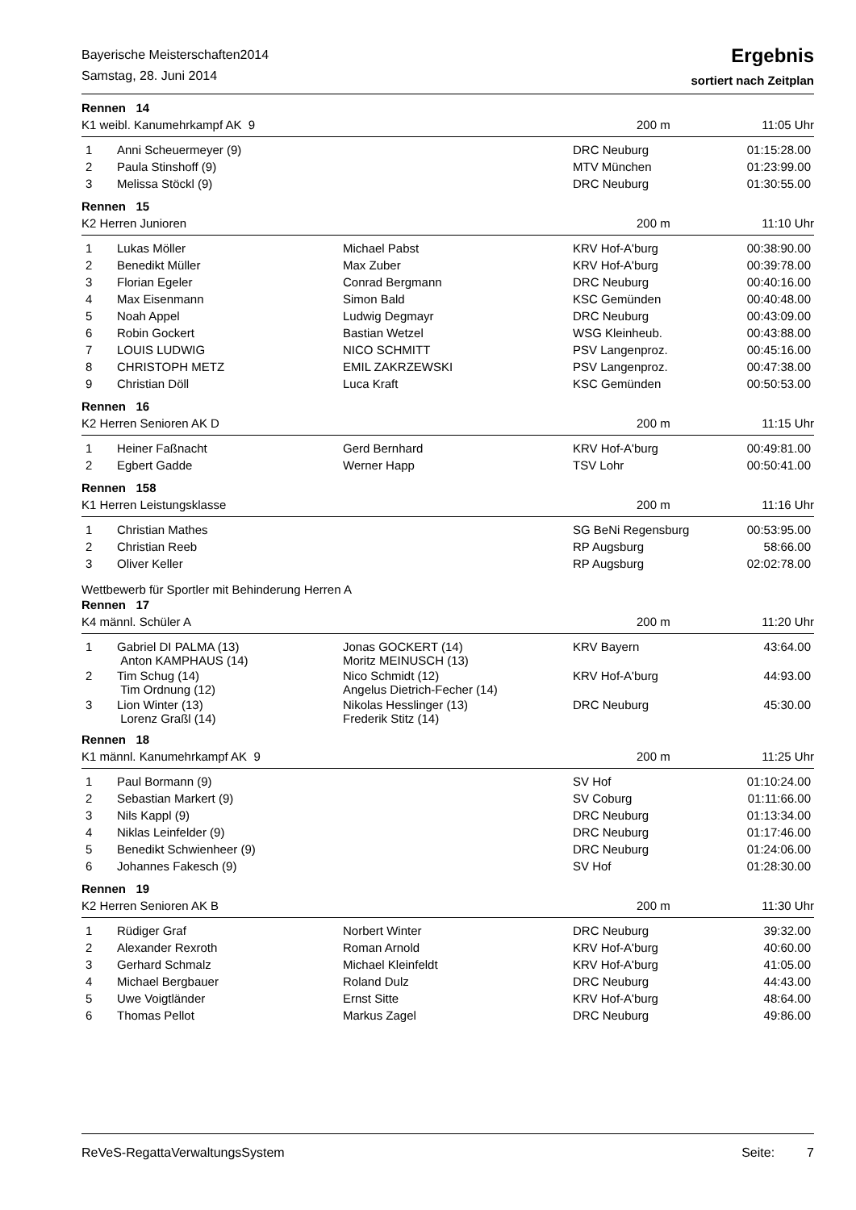Bayerische Meisterschaften2014
Samstag, 28. Juni 2014
Ergebnis
sortiert nach Zeitplan
Rennen 14
K1 weibl. Kanumehrkampf AK 9 200 m 11:05 Uhr
| 1 | Anni Scheuermeyer (9) | | DRC Neuburg | 01:15:28.00 |
| 2 | Paula Stinshoff (9) | | MTV München | 01:23:99.00 |
| 3 | Melissa Stöckl (9) | | DRC Neuburg | 01:30:55.00 |
Rennen 15
K2 Herren Junioren 200 m 11:10 Uhr
| 1 | Lukas Möller | Michael Pabst | KRV Hof-A'burg | 00:38:90.00 |
| 2 | Benedikt Müller | Max Zuber | KRV Hof-A'burg | 00:39:78.00 |
| 3 | Florian Egeler | Conrad Bergmann | DRC Neuburg | 00:40:16.00 |
| 4 | Max Eisenmann | Simon Bald | KSC Gemünden | 00:40:48.00 |
| 5 | Noah Appel | Ludwig Degmayr | DRC Neuburg | 00:43:09.00 |
| 6 | Robin Gockert | Bastian Wetzel | WSG Kleinheub. | 00:43:88.00 |
| 7 | LOUIS LUDWIG | NICO SCHMITT | PSV Langenproz. | 00:45:16.00 |
| 8 | CHRISTOPH METZ | EMIL ZAKRZEWSKI | PSV Langenproz. | 00:47:38.00 |
| 9 | Christian Döll | Luca Kraft | KSC Gemünden | 00:50:53.00 |
Rennen 16
K2 Herren Senioren AK D 200 m 11:15 Uhr
| 1 | Heiner Faßnacht | Gerd Bernhard | KRV Hof-A'burg | 00:49:81.00 |
| 2 | Egbert Gadde | Werner Happ | TSV Lohr | 00:50:41.00 |
Rennen 158
K1 Herren Leistungsklasse 200 m 11:16 Uhr
| 1 | Christian Mathes | | SG BeNi Regensburg | 00:53:95.00 |
| 2 | Christian Reeb | | RP Augsburg | 58:66.00 |
| 3 | Oliver Keller | | RP Augsburg | 02:02:78.00 |
Wettbewerb für Sportler mit Behinderung Herren A
Rennen 17
K4 männl. Schüler A 200 m 11:20 Uhr
| 1 | Gabriel DI PALMA (13) Anton KAMPHAUS (14) | Jonas GOCKERT (14) Moritz MEINUSCH (13) | KRV Bayern | 43:64.00 |
| 2 | Tim Schug (14) Tim Ordnung (12) | Nico Schmidt (12) Angelus Dietrich-Fecher (14) | KRV Hof-A'burg | 44:93.00 |
| 3 | Lion Winter (13) Lorenz Graßl (14) | Nikolas Hesslinger (13) Frederik Stitz (14) | DRC Neuburg | 45:30.00 |
Rennen 18
K1 männl. Kanumehrkampf AK 9 200 m 11:25 Uhr
| 1 | Paul Bormann (9) | | SV Hof | 01:10:24.00 |
| 2 | Sebastian Markert (9) | | SV Coburg | 01:11:66.00 |
| 3 | Nils Kappl (9) | | DRC Neuburg | 01:13:34.00 |
| 4 | Niklas Leinfelder (9) | | DRC Neuburg | 01:17:46.00 |
| 5 | Benedikt Schwienheer (9) | | DRC Neuburg | 01:24:06.00 |
| 6 | Johannes Fakesch (9) | | SV Hof | 01:28:30.00 |
Rennen 19
K2 Herren Senioren AK B 200 m 11:30 Uhr
| 1 | Rüdiger Graf | Norbert Winter | DRC Neuburg | 39:32.00 |
| 2 | Alexander Rexroth | Roman Arnold | KRV Hof-A'burg | 40:60.00 |
| 3 | Gerhard Schmalz | Michael Kleinfeldt | KRV Hof-A'burg | 41:05.00 |
| 4 | Michael Bergbauer | Roland Dulz | DRC Neuburg | 44:43.00 |
| 5 | Uwe Voigtländer | Ernst Sitte | KRV Hof-A'burg | 48:64.00 |
| 6 | Thomas Pellot | Markus Zagel | DRC Neuburg | 49:86.00 |
ReVeS-RegattaVerwaltungsSystem Seite: 7